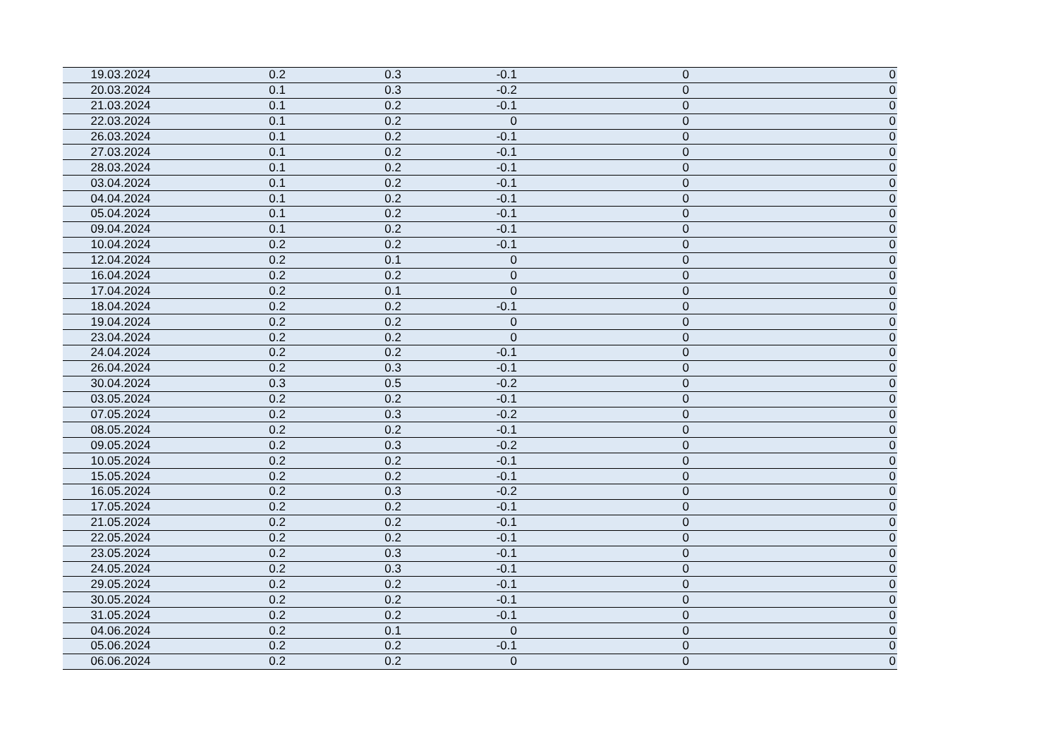| 19.03.2024 | 0.2 | 0.3 | -0.1 | 0 | 0 |
| 20.03.2024 | 0.1 | 0.3 | -0.2 | 0 | 0 |
| 21.03.2024 | 0.1 | 0.2 | -0.1 | 0 | 0 |
| 22.03.2024 | 0.1 | 0.2 | 0 | 0 | 0 |
| 26.03.2024 | 0.1 | 0.2 | -0.1 | 0 | 0 |
| 27.03.2024 | 0.1 | 0.2 | -0.1 | 0 | 0 |
| 28.03.2024 | 0.1 | 0.2 | -0.1 | 0 | 0 |
| 03.04.2024 | 0.1 | 0.2 | -0.1 | 0 | 0 |
| 04.04.2024 | 0.1 | 0.2 | -0.1 | 0 | 0 |
| 05.04.2024 | 0.1 | 0.2 | -0.1 | 0 | 0 |
| 09.04.2024 | 0.1 | 0.2 | -0.1 | 0 | 0 |
| 10.04.2024 | 0.2 | 0.2 | -0.1 | 0 | 0 |
| 12.04.2024 | 0.2 | 0.1 | 0 | 0 | 0 |
| 16.04.2024 | 0.2 | 0.2 | 0 | 0 | 0 |
| 17.04.2024 | 0.2 | 0.1 | 0 | 0 | 0 |
| 18.04.2024 | 0.2 | 0.2 | -0.1 | 0 | 0 |
| 19.04.2024 | 0.2 | 0.2 | 0 | 0 | 0 |
| 23.04.2024 | 0.2 | 0.2 | 0 | 0 | 0 |
| 24.04.2024 | 0.2 | 0.2 | -0.1 | 0 | 0 |
| 26.04.2024 | 0.2 | 0.3 | -0.1 | 0 | 0 |
| 30.04.2024 | 0.3 | 0.5 | -0.2 | 0 | 0 |
| 03.05.2024 | 0.2 | 0.2 | -0.1 | 0 | 0 |
| 07.05.2024 | 0.2 | 0.3 | -0.2 | 0 | 0 |
| 08.05.2024 | 0.2 | 0.2 | -0.1 | 0 | 0 |
| 09.05.2024 | 0.2 | 0.3 | -0.2 | 0 | 0 |
| 10.05.2024 | 0.2 | 0.2 | -0.1 | 0 | 0 |
| 15.05.2024 | 0.2 | 0.2 | -0.1 | 0 | 0 |
| 16.05.2024 | 0.2 | 0.3 | -0.2 | 0 | 0 |
| 17.05.2024 | 0.2 | 0.2 | -0.1 | 0 | 0 |
| 21.05.2024 | 0.2 | 0.2 | -0.1 | 0 | 0 |
| 22.05.2024 | 0.2 | 0.2 | -0.1 | 0 | 0 |
| 23.05.2024 | 0.2 | 0.3 | -0.1 | 0 | 0 |
| 24.05.2024 | 0.2 | 0.3 | -0.1 | 0 | 0 |
| 29.05.2024 | 0.2 | 0.2 | -0.1 | 0 | 0 |
| 30.05.2024 | 0.2 | 0.2 | -0.1 | 0 | 0 |
| 31.05.2024 | 0.2 | 0.2 | -0.1 | 0 | 0 |
| 04.06.2024 | 0.2 | 0.1 | 0 | 0 | 0 |
| 05.06.2024 | 0.2 | 0.2 | -0.1 | 0 | 0 |
| 06.06.2024 | 0.2 | 0.2 | 0 | 0 | 0 |